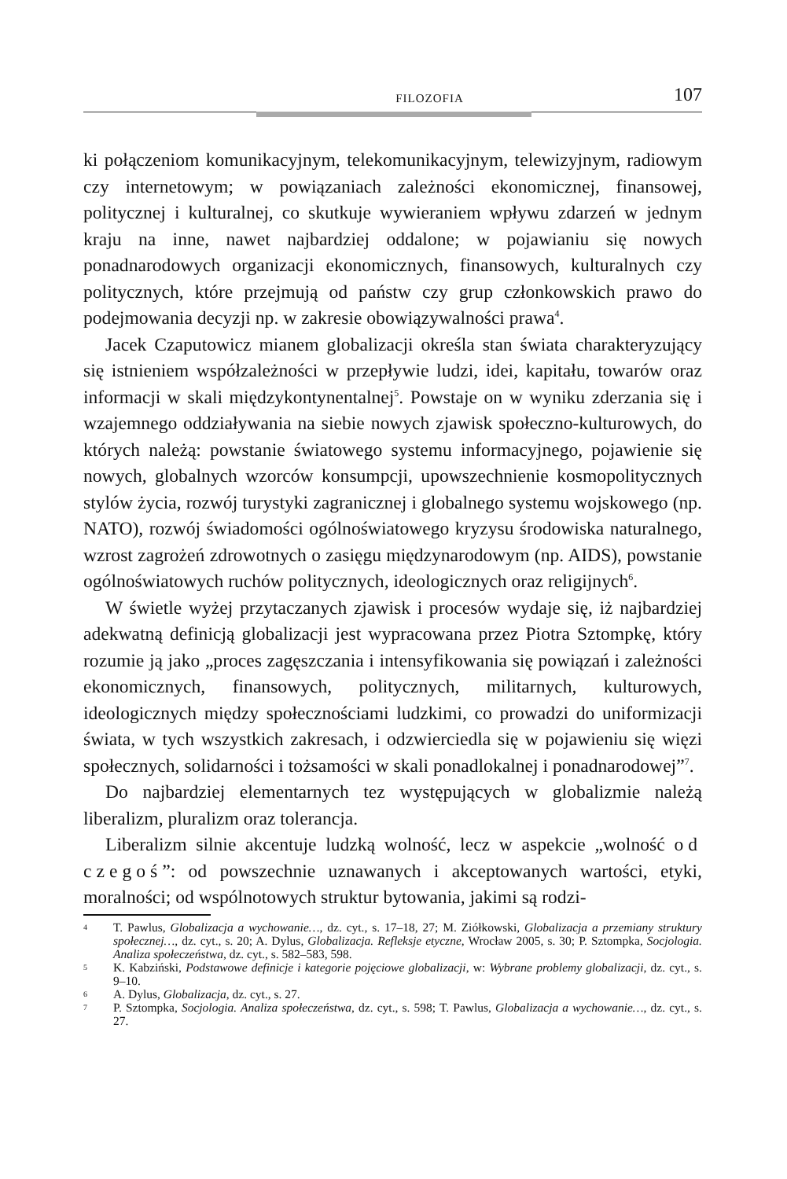FILOZOFIA 107
ki połączeniom komunikacyjnym, telekomunikacyjnym, telewizyjnym, radiowym czy internetowym; w powiązaniach zależności ekonomicznej, finansowej, politycznej i kulturalnej, co skutkuje wywieraniem wpływu zdarzeń w jednym kraju na inne, nawet najbardziej oddalone; w pojawianiu się nowych ponadnarodowych organizacji ekonomicznych, finansowych, kulturalnych czy politycznych, które przejmują od państw czy grup członkowskich prawo do podejmowania decyzji np. w zakresie obowiązywalności prawa<sup>4</sup>.
Jacek Czaputowicz mianem globalizacji określa stan świata charakteryzujący się istnieniem współzależności w przepływie ludzi, idei, kapitału, towarów oraz informacji w skali międzykontynentalnej<sup>5</sup>. Powstaje on w wyniku zderzania się i wzajemnego oddziaływania na siebie nowych zjawisk społeczno-kulturowych, do których należą: powstanie światowego systemu informacyjnego, pojawienie się nowych, globalnych wzorców konsumpcji, upowszechnienie kosmopolitycznych stylów życia, rozwój turystyki zagranicznej i globalnego systemu wojskowego (np. NATO), rozwój świadomości ogólnoświatowego kryzysu środowiska naturalnego, wzrost zagrożeń zdrowotnych o zasięgu międzynarodowym (np. AIDS), powstanie ogólnoświatowych ruchów politycznych, ideologicznych oraz religijnych<sup>6</sup>.
W świetle wyżej przytaczanych zjawisk i procesów wydaje się, iż najbardziej adekwatną definicją globalizacji jest wypracowana przez Piotra Sztompkę, który rozumie ją jako „proces zagęszczania i intensyfikowania się powiązań i zależności ekonomicznych, finansowych, politycznych, militarnych, kulturowych, ideologicznych między społecznościami ludzkimi, co prowadzi do uniformizacji świata, w tych wszystkich zakresach, i odzwierciedla się w pojawieniu się więzi społecznych, solidarności i tożsamości w skali ponadlokalnej i ponadnarodowej”<sup>7</sup>.
Do najbardziej elementarnych tez występujących w globalizmie należą liberalizm, pluralizm oraz tolerancja.
Liberalizm silnie akcentuje ludzką wolność, lecz w aspekcie „wolność od czegoś”: od powszechnie uznawanych i akceptowanych wartości, etyki, moralności; od wspólnotowych struktur bytowania, jakimi są rodzi-
4 T. Pawlus, Globalizacja a wychowanie…, dz. cyt., s. 17–18, 27; M. Ziółkowski, Globalizacja a przemiany struktury społecznej…, dz. cyt., s. 20; A. Dylus, Globalizacja. Refleksje etyczne, Wrocław 2005, s. 30; P. Sztompka, Socjologia. Analiza społeczeństwa, dz. cyt., s. 582–583, 598.
5 K. Kabziński, Podstawowe definicje i kategorie pojęciowe globalizacji, w: Wybrane problemy globalizacji, dz. cyt., s. 9–10.
6 A. Dylus, Globalizacja, dz. cyt., s. 27.
7 P. Sztompka, Socjologia. Analiza społeczeństwa, dz. cyt., s. 598; T. Pawlus, Globalizacja a wychowanie…, dz. cyt., s. 27.